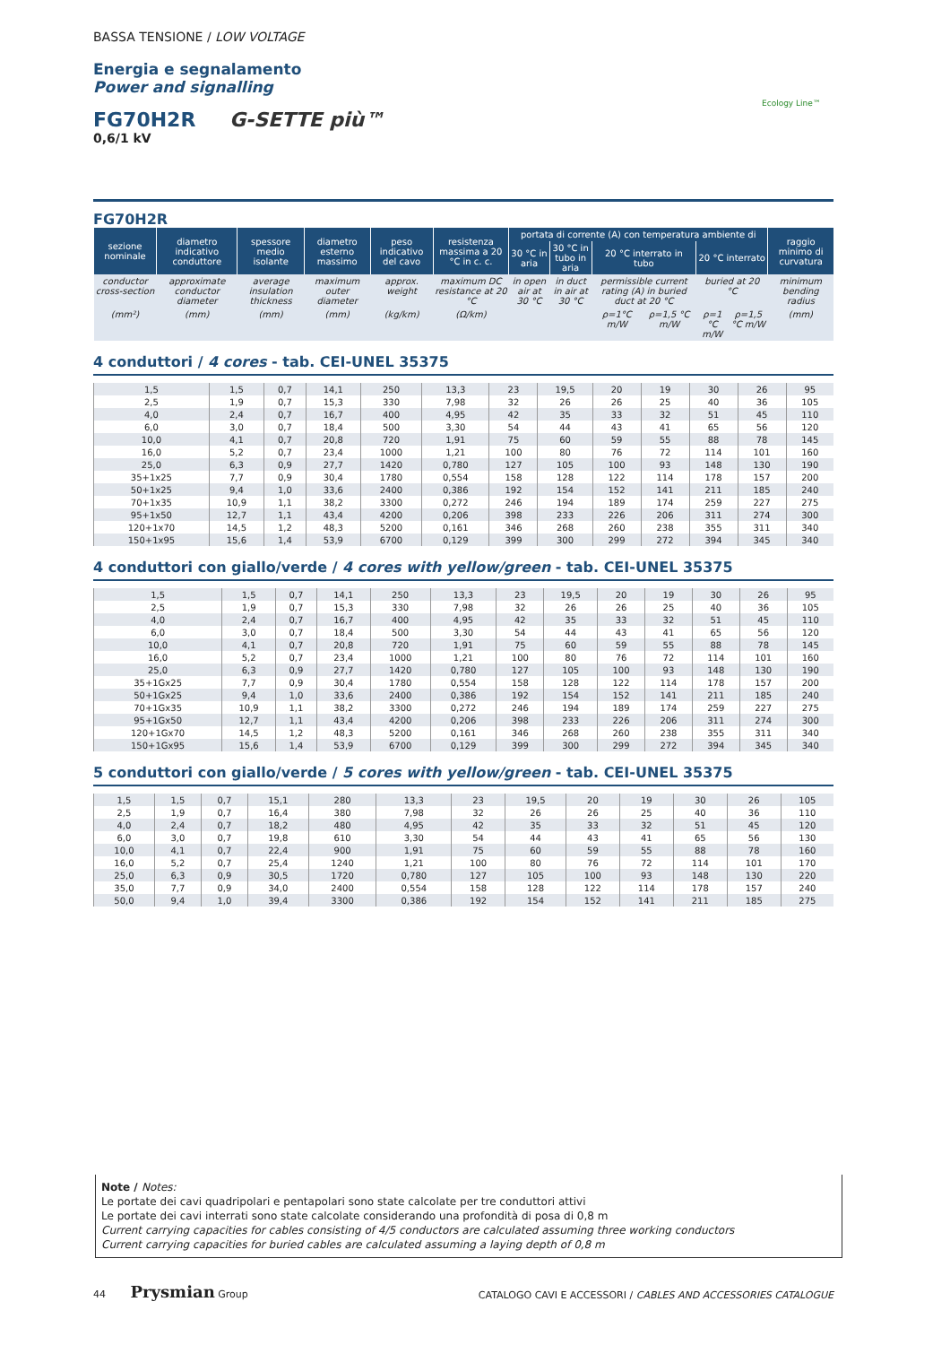BASSA TENSIONE / LOW VOLTAGE
Energia e segnalamento
Power and signalling
FG70H2R G-SETTE più™
0,6/1 kV
Ecology Line™
FG70H2R
| sezione nominale | diametro indicativo conduttore | spessore medio isolante | diametro esterno massimo | peso indicativo del cavo | resistenza massima a 20 °C in c. c. | portata di corrente (A) con temperatura ambiente di | | | | | | raggio minimo di curvatura |
| --- | --- | --- | --- | --- | --- | --- | --- | --- | --- | --- | --- | --- |
| | | | | | | 30 °C in aria | 30 °C in tubo in aria | 20 °C interrato in tubo | | 20 °C interrato | | |
| conductor cross-section | approximate conductor diameter | average insulation thickness | maximum outer diameter | approx. weight | maximum DC resistance at 20 °C | in open air at 30 °C | in duct in air at 30 °C | permissible current rating (A) in buried duct at 20 °C | | buried at 20 °C | | minimum bending radius |
| (mm²) | (mm) | (mm) | (mm) | (kg/km) | (Ω/km) | | | ρ=1°C m/W | ρ=1,5 °C m/W | ρ=1 °C m/W | ρ=1,5 °C m/W | (mm) |
4 conduttori / 4 cores - tab. CEI-UNEL 35375
| 1,5 | 1,5 | 0,7 | 14,1 | 250 | 13,3 | 23 | 19,5 | 20 | 19 | 30 | 26 | 95 |
| 2,5 | 1,9 | 0,7 | 15,3 | 330 | 7,98 | 32 | 26 | 26 | 25 | 40 | 36 | 105 |
| 4,0 | 2,4 | 0,7 | 16,7 | 400 | 4,95 | 42 | 35 | 33 | 32 | 51 | 45 | 110 |
| 6,0 | 3,0 | 0,7 | 18,4 | 500 | 3,30 | 54 | 44 | 43 | 41 | 65 | 56 | 120 |
| 10,0 | 4,1 | 0,7 | 20,8 | 720 | 1,91 | 75 | 60 | 59 | 55 | 88 | 78 | 145 |
| 16,0 | 5,2 | 0,7 | 23,4 | 1000 | 1,21 | 100 | 80 | 76 | 72 | 114 | 101 | 160 |
| 25,0 | 6,3 | 0,9 | 27,7 | 1420 | 0,780 | 127 | 105 | 100 | 93 | 148 | 130 | 190 |
| 35+1x25 | 7,7 | 0,9 | 30,4 | 1780 | 0,554 | 158 | 128 | 122 | 114 | 178 | 157 | 200 |
| 50+1x25 | 9,4 | 1,0 | 33,6 | 2400 | 0,386 | 192 | 154 | 152 | 141 | 211 | 185 | 240 |
| 70+1x35 | 10,9 | 1,1 | 38,2 | 3300 | 0,272 | 246 | 194 | 189 | 174 | 259 | 227 | 275 |
| 95+1x50 | 12,7 | 1,1 | 43,4 | 4200 | 0,206 | 398 | 233 | 226 | 206 | 311 | 274 | 300 |
| 120+1x70 | 14,5 | 1,2 | 48,3 | 5200 | 0,161 | 346 | 268 | 260 | 238 | 355 | 311 | 340 |
| 150+1x95 | 15,6 | 1,4 | 53,9 | 6700 | 0,129 | 399 | 300 | 299 | 272 | 394 | 345 | 340 |
4 conduttori con giallo/verde / 4 cores with yellow/green - tab. CEI-UNEL 35375
| 1,5 | 1,5 | 0,7 | 14,1 | 250 | 13,3 | 23 | 19,5 | 20 | 19 | 30 | 26 | 95 |
| 2,5 | 1,9 | 0,7 | 15,3 | 330 | 7,98 | 32 | 26 | 26 | 25 | 40 | 36 | 105 |
| 4,0 | 2,4 | 0,7 | 16,7 | 400 | 4,95 | 42 | 35 | 33 | 32 | 51 | 45 | 110 |
| 6,0 | 3,0 | 0,7 | 18,4 | 500 | 3,30 | 54 | 44 | 43 | 41 | 65 | 56 | 120 |
| 10,0 | 4,1 | 0,7 | 20,8 | 720 | 1,91 | 75 | 60 | 59 | 55 | 88 | 78 | 145 |
| 16,0 | 5,2 | 0,7 | 23,4 | 1000 | 1,21 | 100 | 80 | 76 | 72 | 114 | 101 | 160 |
| 25,0 | 6,3 | 0,9 | 27,7 | 1420 | 0,780 | 127 | 105 | 100 | 93 | 148 | 130 | 190 |
| 35+1Gx25 | 7,7 | 0,9 | 30,4 | 1780 | 0,554 | 158 | 128 | 122 | 114 | 178 | 157 | 200 |
| 50+1Gx25 | 9,4 | 1,0 | 33,6 | 2400 | 0,386 | 192 | 154 | 152 | 141 | 211 | 185 | 240 |
| 70+1Gx35 | 10,9 | 1,1 | 38,2 | 3300 | 0,272 | 246 | 194 | 189 | 174 | 259 | 227 | 275 |
| 95+1Gx50 | 12,7 | 1,1 | 43,4 | 4200 | 0,206 | 398 | 233 | 226 | 206 | 311 | 274 | 300 |
| 120+1Gx70 | 14,5 | 1,2 | 48,3 | 5200 | 0,161 | 346 | 268 | 260 | 238 | 355 | 311 | 340 |
| 150+1Gx95 | 15,6 | 1,4 | 53,9 | 6700 | 0,129 | 399 | 300 | 299 | 272 | 394 | 345 | 340 |
5 conduttori con giallo/verde / 5 cores with yellow/green - tab. CEI-UNEL 35375
| 1,5 | 1,5 | 0,7 | 15,1 | 280 | 13,3 | 23 | 19,5 | 20 | 19 | 30 | 26 | 105 |
| 2,5 | 1,9 | 0,7 | 16,4 | 380 | 7,98 | 32 | 26 | 26 | 25 | 40 | 36 | 110 |
| 4,0 | 2,4 | 0,7 | 18,2 | 480 | 4,95 | 42 | 35 | 33 | 32 | 51 | 45 | 120 |
| 6,0 | 3,0 | 0,7 | 19,8 | 610 | 3,30 | 54 | 44 | 43 | 41 | 65 | 56 | 130 |
| 10,0 | 4,1 | 0,7 | 22,4 | 900 | 1,91 | 75 | 60 | 59 | 55 | 88 | 78 | 160 |
| 16,0 | 5,2 | 0,7 | 25,4 | 1240 | 1,21 | 100 | 80 | 76 | 72 | 114 | 101 | 170 |
| 25,0 | 6,3 | 0,9 | 30,5 | 1720 | 0,780 | 127 | 105 | 100 | 93 | 148 | 130 | 220 |
| 35,0 | 7,7 | 0,9 | 34,0 | 2400 | 0,554 | 158 | 128 | 122 | 114 | 178 | 157 | 240 |
| 50,0 | 9,4 | 1,0 | 39,4 | 3300 | 0,386 | 192 | 154 | 152 | 141 | 211 | 185 | 275 |
Note / Notes:
Le portate dei cavi quadripolari e pentapolari sono state calcolate per tre conduttori attivi
Le portate dei cavi interrati sono state calcolate considerando una profondità di posa di 0,8 m
Current carrying capacities for cables consisting of 4/5 conductors are calculated assuming three working conductors
Current carrying capacities for buried cables are calculated assuming a laying depth of 0,8 m
44 Prysmian Group
CATALOGO CAVI E ACCESSORI / CABLES AND ACCESSORIES CATALOGUE